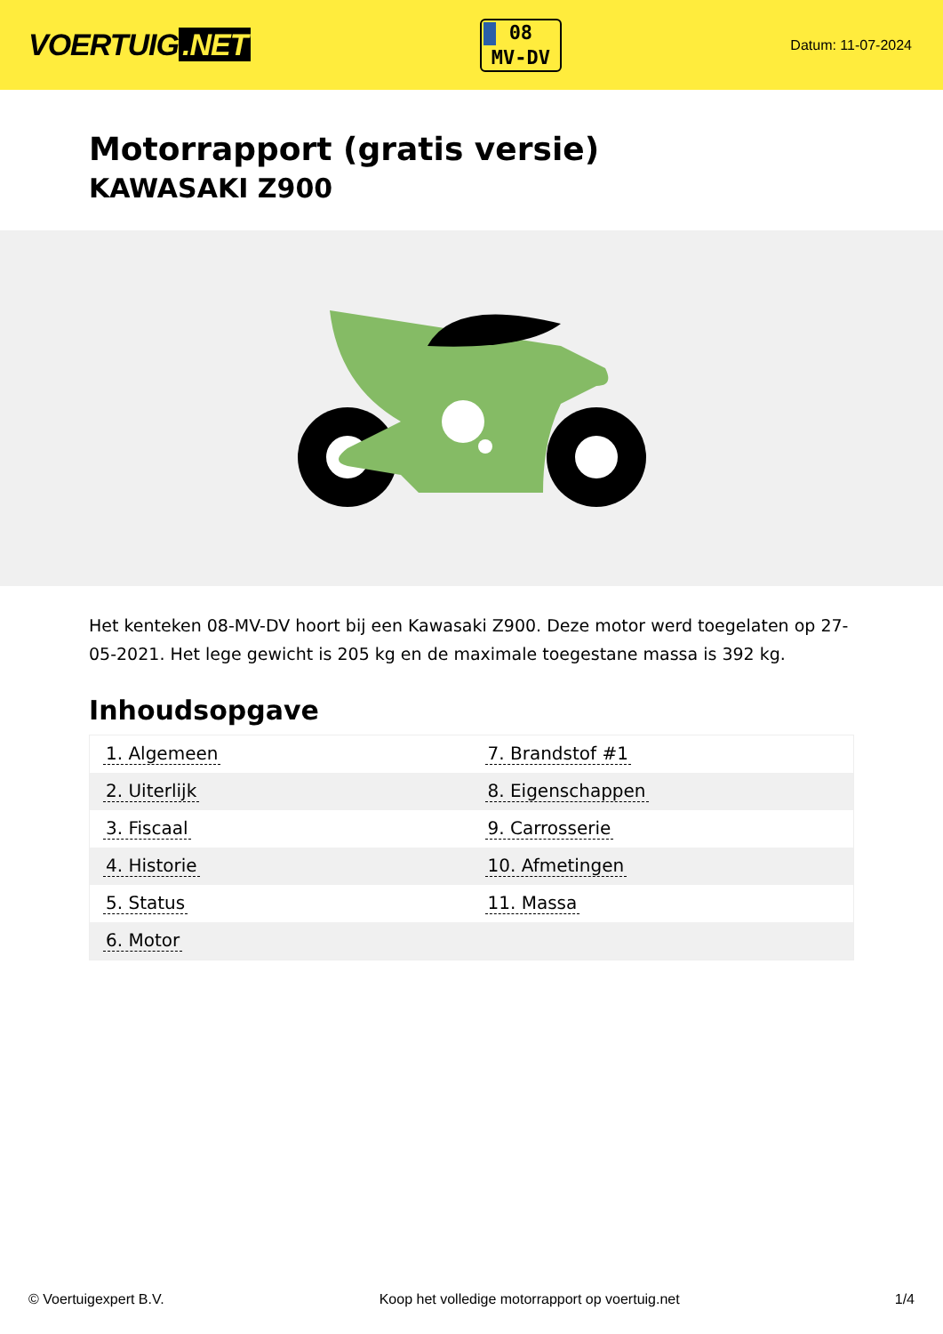VOERTUIG.NET
08
MV-DV
Datum: 11-07-2024
Motorrapport (gratis versie)
KAWASAKI Z900
Het kenteken 08-MV-DV hoort bij een Kawasaki Z900. Deze motor werd toegelaten op 27-05-2021. Het lege gewicht is 205 kg en de maximale toegestane massa is 392 kg.
Inhoudsopgave
| 1. Algemeen | 7. Brandstof #1 |
| 2. Uiterlijk | 8. Eigenschappen |
| 3. Fiscaal | 9. Carrosserie |
| 4. Historie | 10. Afmetingen |
| 5. Status | 11. Massa |
| 6. Motor | |
© Voertuigexpert B.V. Koop het volledige motorrapport op voertuig.net 1/4